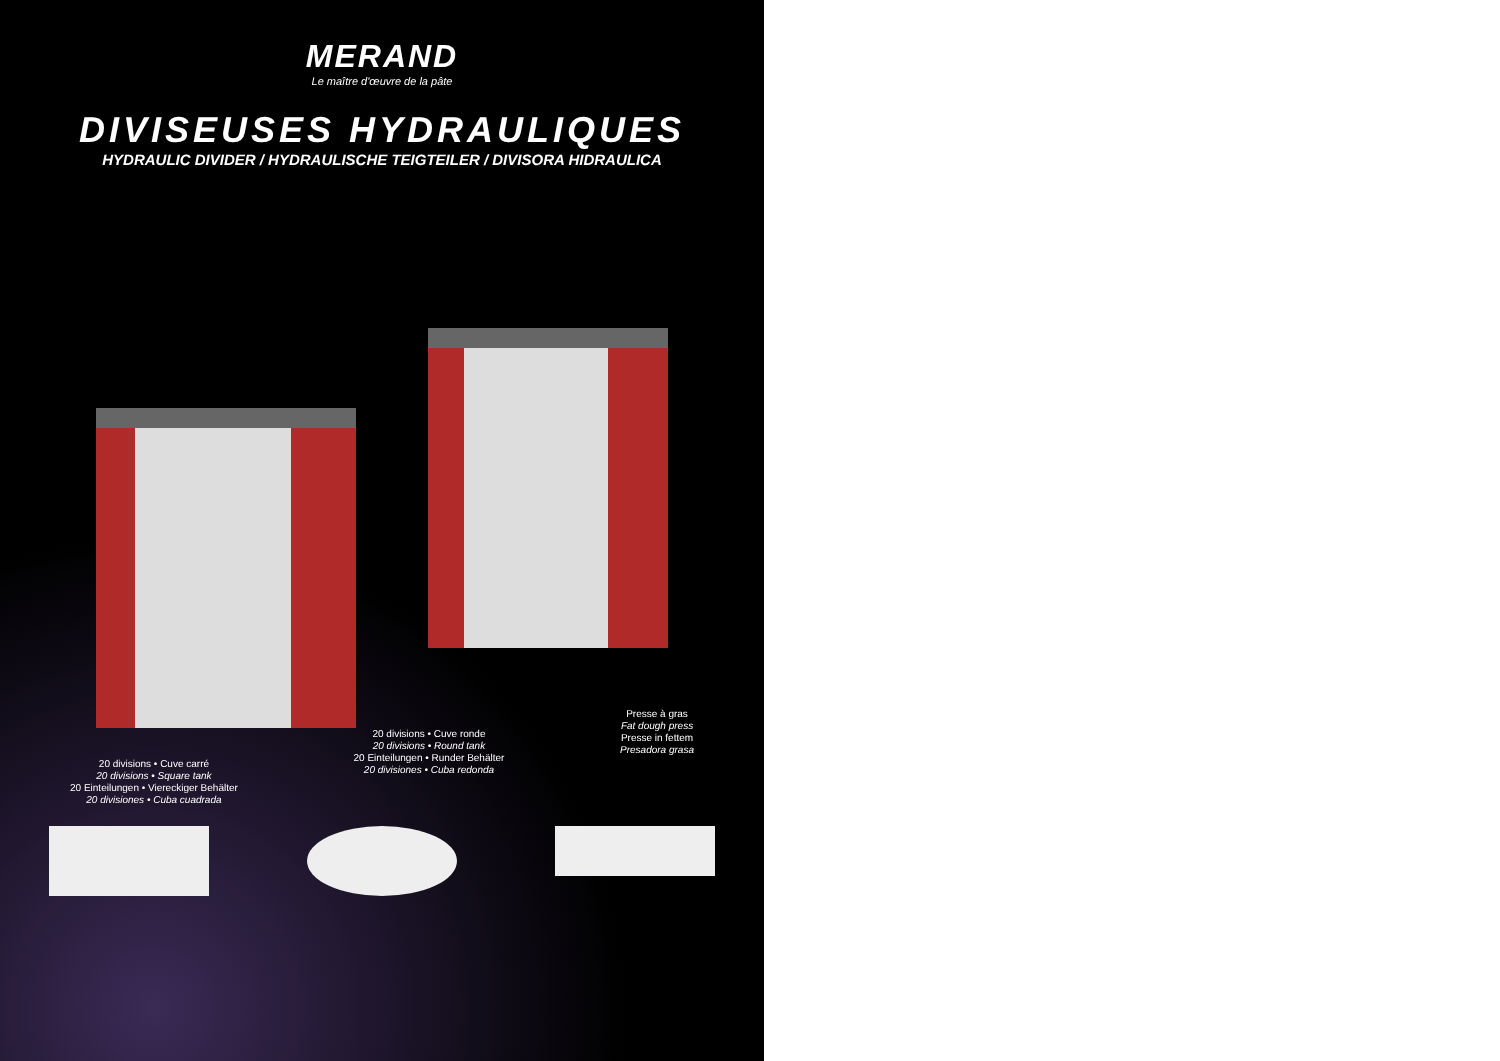MERAND
Le maître d'œuvre de la pâte
DIVISEUSES HYDRAULIQUES
HYDRAULIC DIVIDER / HYDRAULISCHE TEIGTEILER / DIVISORA HIDRAULICA
20 divisions • Cuve carré
20 divisions • Square tank
20 Einteilungen • Viereckiger Behälter
20 divisiones • Cuba cuadrada
20 divisions • Cuve ronde
20 divisions • Round tank
20 Einteilungen • Runder Behälter
20 divisiones • Cuba redonda
Presse à gras
Fat dough press
Presse in fettem
Presadora grasa